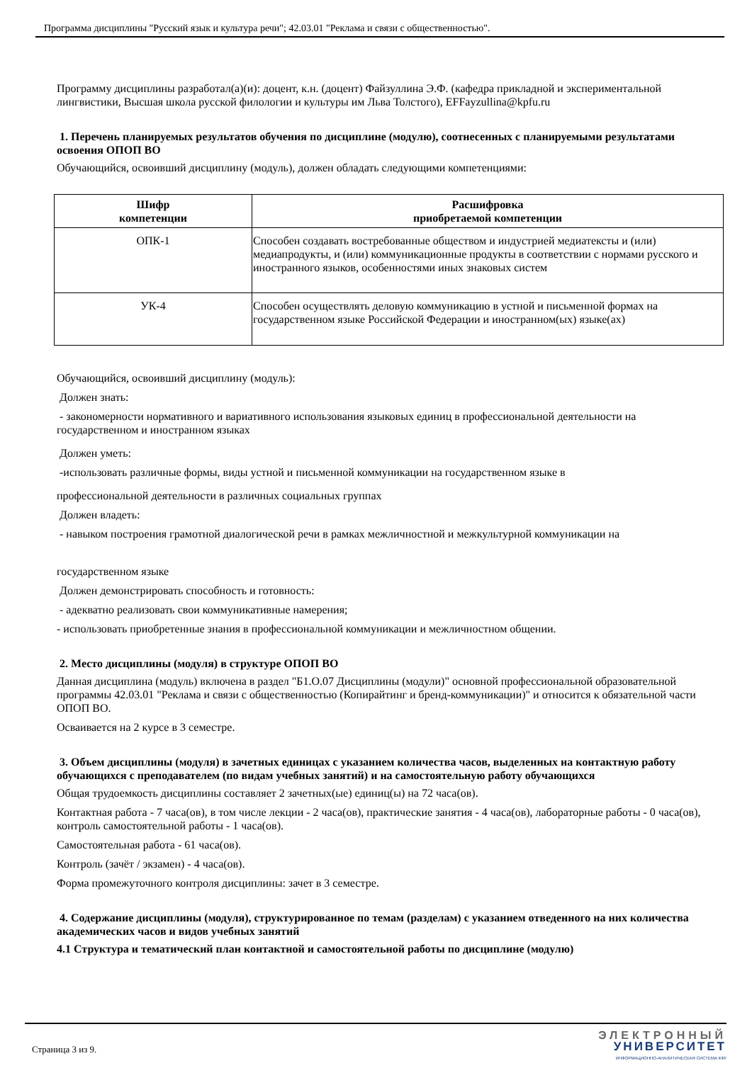Программа дисциплины "Русский язык и культура речи"; 42.03.01 "Реклама и связи с общественностью".
Программу дисциплины разработал(а)(и): доцент, к.н. (доцент) Файзуллина Э.Ф. (кафедра прикладной и экспериментальной лингвистики, Высшая школа русской филологии и культуры им Льва Толстого), EFFayzullina@kpfu.ru
1. Перечень планируемых результатов обучения по дисциплине (модулю), соотнесенных с планируемыми результатами освоения ОПОП ВО
Обучающийся, освоивший дисциплину (модуль), должен обладать следующими компетенциями:
| Шифр компетенции | Расшифровка приобретаемой компетенции |
| --- | --- |
| ОПК-1 | Способен создавать востребованные обществом и индустрией медиатексты и (или) медиапродукты, и (или) коммуникационные продукты в соответствии с нормами русского и иностранного языков, особенностями иных знаковых систем |
| УК-4 | Способен осуществлять деловую коммуникацию в устной и письменной формах на государственном языке Российской Федерации и иностранном(ых) языке(ах) |
Обучающийся, освоивший дисциплину (модуль):
Должен знать:
- закономерности нормативного и вариативного использования языковых единиц в профессиональной деятельности на государственном и иностранном языках
Должен уметь:
-использовать различные формы, виды устной и письменной коммуникации на государственном языке в
профессиональной деятельности в различных социальных группах
Должен владеть:
- навыком построения грамотной диалогической речи в рамках межличностной и межкультурной коммуникации на
государственном языке
Должен демонстрировать способность и готовность:
- адекватно реализовать свои коммуникативные намерения;
- использовать приобретенные знания в профессиональной коммуникации и межличностном общении.
2. Место дисциплины (модуля) в структуре ОПОП ВО
Данная дисциплина (модуль) включена в раздел "Б1.О.07 Дисциплины (модули)" основной профессиональной образовательной программы 42.03.01 "Реклама и связи с общественностью (Копирайтинг и бренд-коммуникации)" и относится к обязательной части ОПОП ВО.
Осваивается на 2 курсе в 3 семестре.
3. Объем дисциплины (модуля) в зачетных единицах с указанием количества часов, выделенных на контактную работу обучающихся с преподавателем (по видам учебных занятий) и на самостоятельную работу обучающихся
Общая трудоемкость дисциплины составляет 2 зачетных(ые) единиц(ы) на 72 часа(ов).
Контактная работа - 7 часа(ов), в том числе лекции - 2 часа(ов), практические занятия - 4 часа(ов), лабораторные работы - 0 часа(ов), контроль самостоятельной работы - 1 часа(ов).
Самостоятельная работа - 61 часа(ов).
Контроль (зачёт / экзамен) - 4 часа(ов).
Форма промежуточного контроля дисциплины: зачет в 3 семестре.
4. Содержание дисциплины (модуля), структурированное по темам (разделам) с указанием отведенного на них количества академических часов и видов учебных занятий
4.1 Структура и тематический план контактной и самостоятельной работы по дисциплине (модулю)
Страница 3 из 9.
ЭЛЕКТРОННЫЙ
УНИВЕРСИТЕТ
ИНФОРМАЦИОННО-АНАЛИТИЧЕСКАЯ СИСТЕМА КФУ